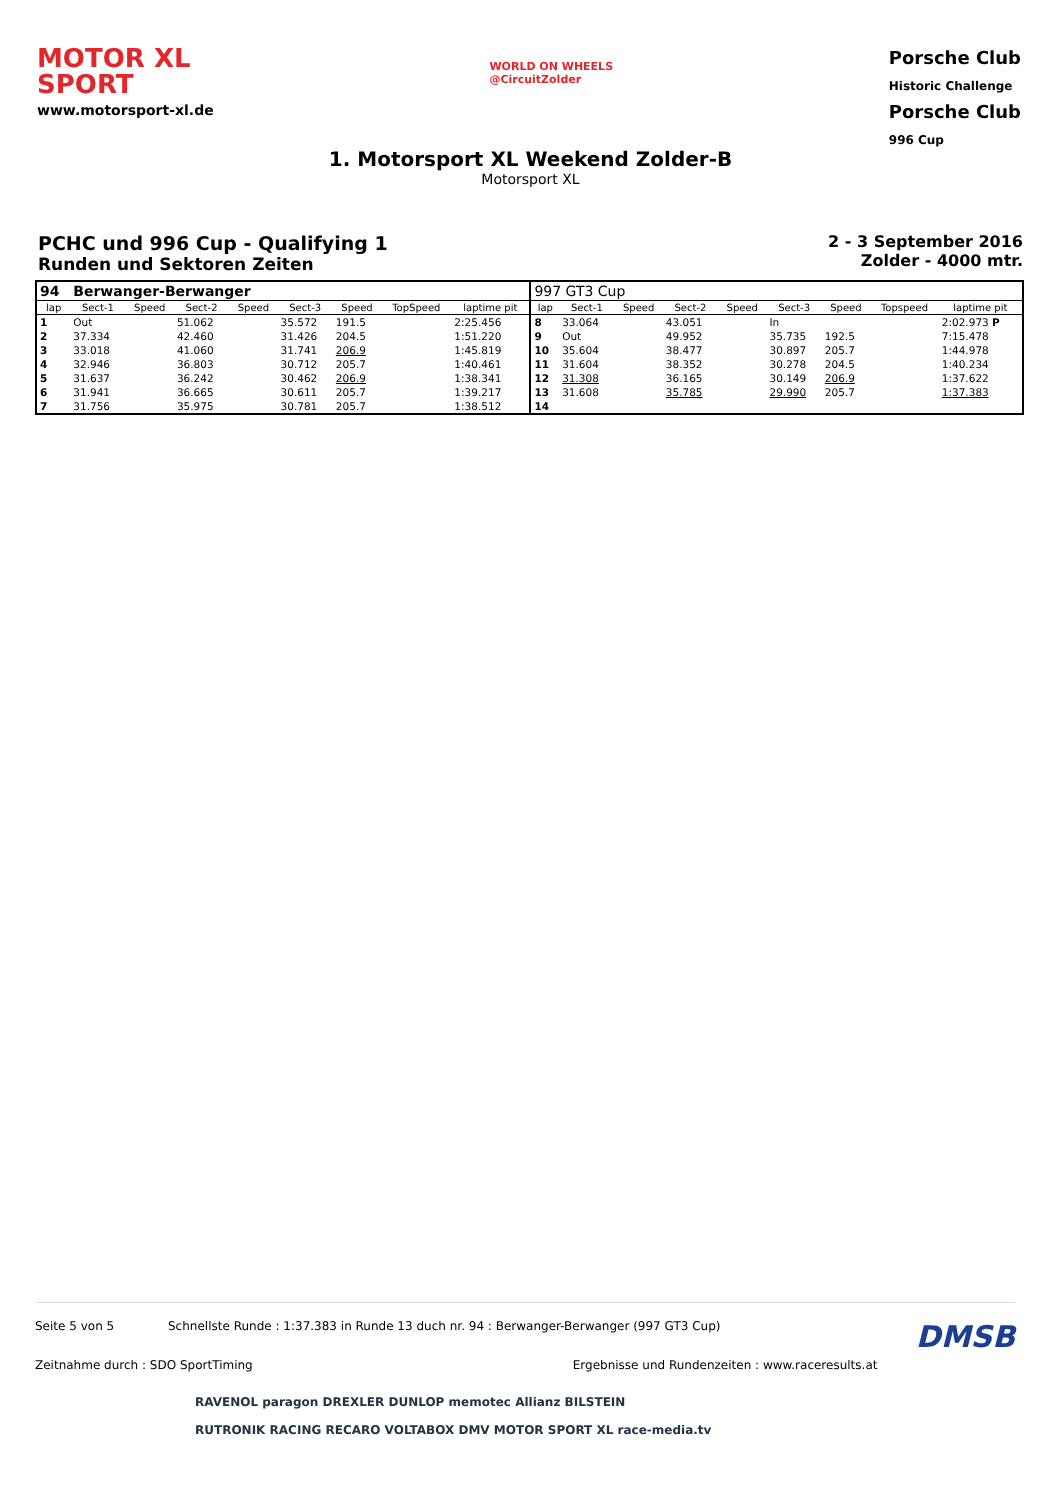MOTOR XL
SPORT
www.motorsport-xl.de
WORLD ON WHEELS
@CircuitZolder
Porsche Club
Historic Challenge
Porsche Club
996 Cup
1. Motorsport XL Weekend Zolder-B
Motorsport XL
PCHC und 996 Cup - Qualifying 1
Runden und Sektoren Zeiten
2 - 3 September 2016
Zolder - 4000 mtr.
| 94 | Berwanger-Berwanger | | | | | | | | 997 GT3 Cup | | | | | | | | |
| lap | Sect-1 | Speed | Sect-2 | Speed | Sect-3 | Speed | TopSpeed | laptime pit | lap | Sect-1 | Speed | Sect-2 | Speed | Sect-3 | Speed | Topspeed | laptime pit |
| 1 | Out | | 51.062 | | 35.572 | 191.5 | | 2:25.456 | 8 | 33.064 | | 43.051 | | In | | | 2:02.973 P |
| 2 | 37.334 | | 42.460 | | 31.426 | 204.5 | | 1:51.220 | 9 | Out | | 49.952 | | 35.735 | 192.5 | | 7:15.478 |
| 3 | 33.018 | | 41.060 | | 31.741 | 206.9 | | 1:45.819 | 10 | 35.604 | | 38.477 | | 30.897 | 205.7 | | 1:44.978 |
| 4 | 32.946 | | 36.803 | | 30.712 | 205.7 | | 1:40.461 | 11 | 31.604 | | 38.352 | | 30.278 | 204.5 | | 1:40.234 |
| 5 | 31.637 | | 36.242 | | 30.462 | 206.9 | | 1:38.341 | 12 | 31.308 | | 36.165 | | 30.149 | 206.9 | | 1:37.622 |
| 6 | 31.941 | | 36.665 | | 30.611 | 205.7 | | 1:39.217 | 13 | 31.608 | | 35.785 | | 29.990 | 205.7 | | 1:37.383 |
| 7 | 31.756 | | 35.975 | | 30.781 | 205.7 | | 1:38.512 | 14 | | | | | | | | |
Seite 5 von 5 Schnellste Runde : 1:37.383 in Runde 13 duch nr. 94 : Berwanger-Berwanger (997 GT3 Cup) DMSB
Zeitnahme durch : SDO SportTiming Ergebnisse und Rundenzeiten : www.raceresults.at
RAVENOL paragon DREXLER DUNLOP memotec Allianz BILSTEIN
RUTRONIK RACING RECARO VOLTABOX DMV MOTOR SPORT XL race-media.tv